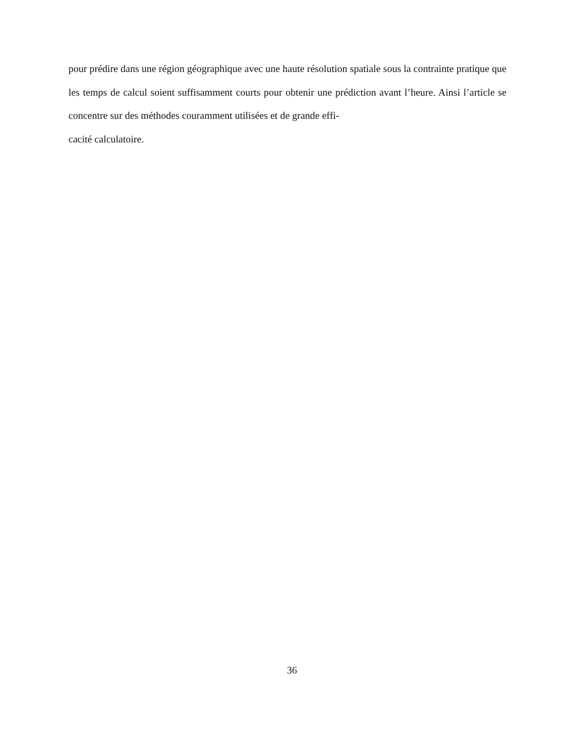pour prédire dans une région géographique avec une haute résolution spatiale sous la contrainte pratique que les temps de calcul soient suffisamment courts pour obtenir une prédiction avant l’heure. Ainsi l’article se concentre sur des méthodes couramment utilisées et de grande effi-
cacité calculatoire.
36